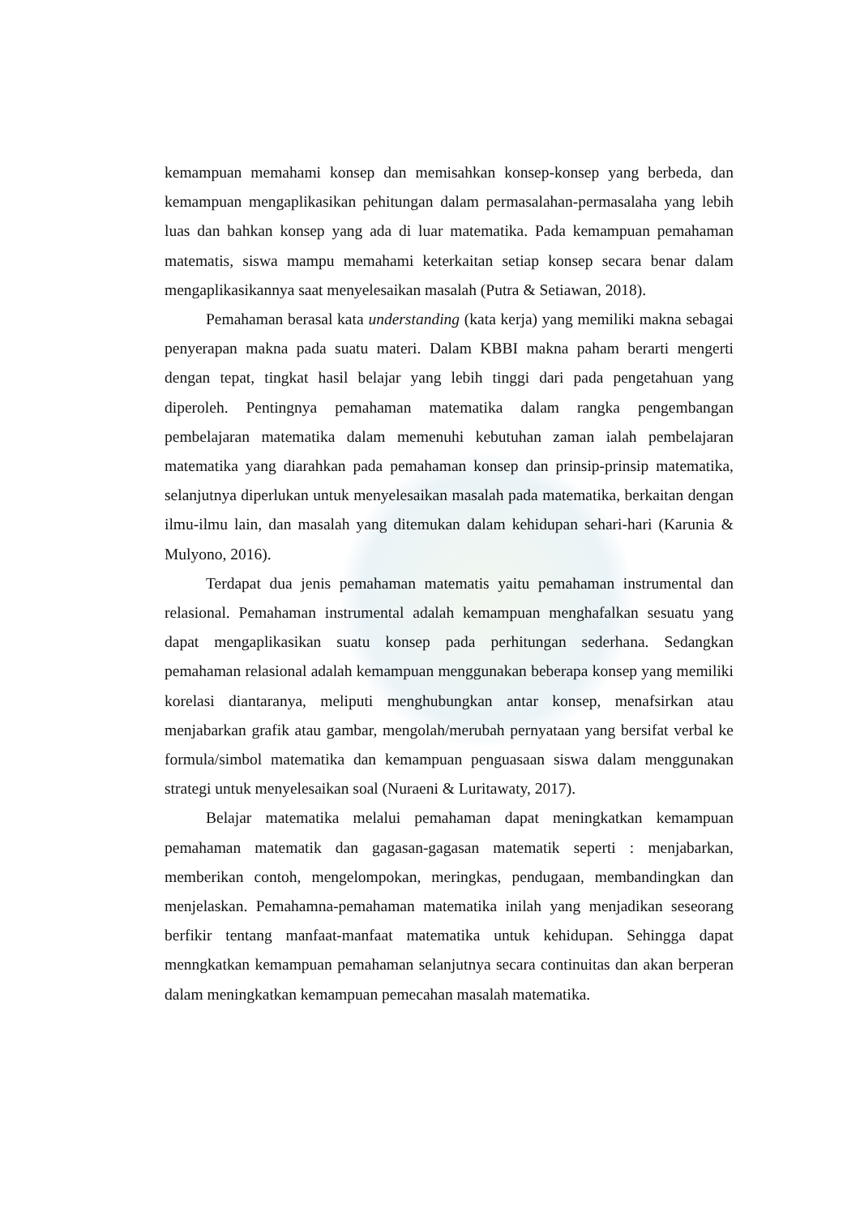kemampuan memahami konsep dan memisahkan konsep-konsep yang berbeda, dan kemampuan mengaplikasikan pehitungan dalam permasalahan-permasalaha yang lebih luas dan bahkan konsep yang ada di luar matematika. Pada kemampuan pemahaman matematis, siswa mampu memahami keterkaitan setiap konsep secara benar dalam mengaplikasikannya saat menyelesaikan masalah (Putra & Setiawan, 2018).
Pemahaman berasal kata understanding (kata kerja) yang memiliki makna sebagai penyerapan makna pada suatu materi. Dalam KBBI makna paham berarti mengerti dengan tepat, tingkat hasil belajar yang lebih tinggi dari pada pengetahuan yang diperoleh. Pentingnya pemahaman matematika dalam rangka pengembangan pembelajaran matematika dalam memenuhi kebutuhan zaman ialah pembelajaran matematika yang diarahkan pada pemahaman konsep dan prinsip-prinsip matematika, selanjutnya diperlukan untuk menyelesaikan masalah pada matematika, berkaitan dengan ilmu-ilmu lain, dan masalah yang ditemukan dalam kehidupan sehari-hari (Karunia & Mulyono, 2016).
Terdapat dua jenis pemahaman matematis yaitu pemahaman instrumental dan relasional. Pemahaman instrumental adalah kemampuan menghafalkan sesuatu yang dapat mengaplikasikan suatu konsep pada perhitungan sederhana. Sedangkan pemahaman relasional adalah kemampuan menggunakan beberapa konsep yang memiliki korelasi diantaranya, meliputi menghubungkan antar konsep, menafsirkan atau menjabarkan grafik atau gambar, mengolah/merubah pernyataan yang bersifat verbal ke formula/simbol matematika dan kemampuan penguasaan siswa dalam menggunakan strategi untuk menyelesaikan soal (Nuraeni & Luritawaty, 2017).
Belajar matematika melalui pemahaman dapat meningkatkan kemampuan pemahaman matematik dan gagasan-gagasan matematik seperti : menjabarkan, memberikan contoh, mengelompokan, meringkas, pendugaan, membandingkan dan menjelaskan. Pemahamna-pemahaman matematika inilah yang menjadikan seseorang berfikir tentang manfaat-manfaat matematika untuk kehidupan. Sehingga dapat menngkatkan kemampuan pemahaman selanjutnya secara continuitas dan akan berperan dalam meningkatkan kemampuan pemecahan masalah matematika.